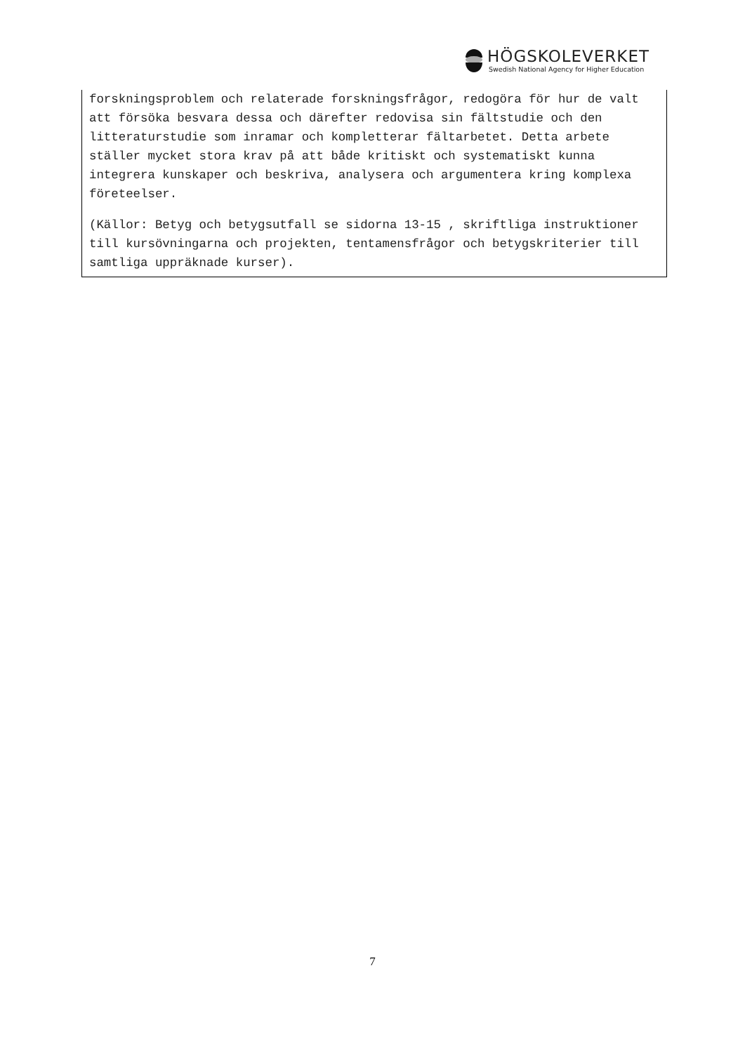HÖGSKOLEVERKET
Swedish National Agency for Higher Education
forskningsproblem och relaterade forskningsfrågor, redogöra för hur de valt att försöka besvara dessa och därefter redovisa sin fältstudie och den litteraturstudie som inramar och kompletterar fältarbetet. Detta arbete ställer mycket stora krav på att både kritiskt och systematiskt kunna integrera kunskaper och beskriva, analysera och argumentera kring komplexa företeelser.
(Källor: Betyg och betygsutfall se sidorna 13-15 , skriftliga instruktioner till kursövningarna och projekten, tentamensfrågor och betygskriterier till samtliga uppräknade kurser).
7